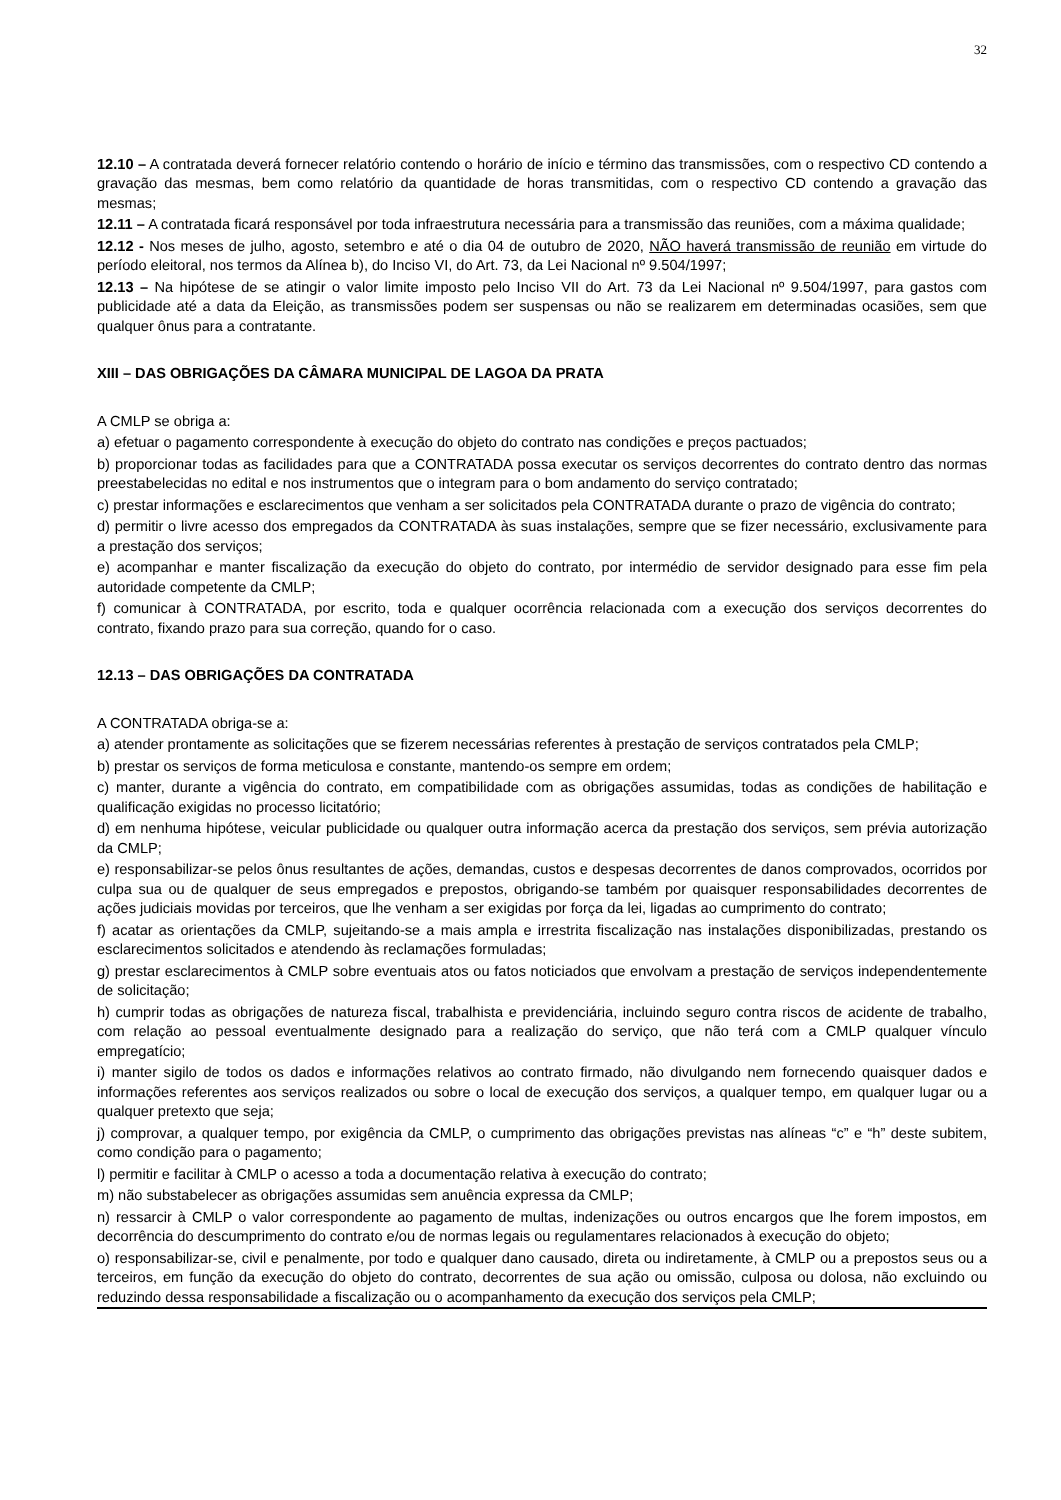32
12.10 – A contratada deverá fornecer relatório contendo o horário de início e término das transmissões, com o respectivo CD contendo a gravação das mesmas, bem como relatório da quantidade de horas transmitidas, com o respectivo CD contendo a gravação das mesmas;
12.11 – A contratada ficará responsável por toda infraestrutura necessária para a transmissão das reuniões, com a máxima qualidade;
12.12 - Nos meses de julho, agosto, setembro e até o dia 04 de outubro de 2020, NÃO haverá transmissão de reunião em virtude do período eleitoral, nos termos da Alínea b), do Inciso VI, do Art. 73, da Lei Nacional nº 9.504/1997;
12.13 – Na hipótese de se atingir o valor limite imposto pelo Inciso VII do Art. 73 da Lei Nacional nº 9.504/1997, para gastos com publicidade até a data da Eleição, as transmissões podem ser suspensas ou não se realizarem em determinadas ocasiões, sem que qualquer ônus para a contratante.
XIII – DAS OBRIGAÇÕES DA CÂMARA MUNICIPAL DE LAGOA DA PRATA
A CMLP se obriga a:
a) efetuar o pagamento correspondente à execução do objeto do contrato nas condições e preços pactuados;
b) proporcionar todas as facilidades para que a CONTRATADA possa executar os serviços decorrentes do contrato dentro das normas preestabelecidas no edital e nos instrumentos que o integram para o bom andamento do serviço contratado;
c) prestar informações e esclarecimentos que venham a ser solicitados pela CONTRATADA durante o prazo de vigência do contrato;
d) permitir o livre acesso dos empregados da CONTRATADA às suas instalações, sempre que se fizer necessário, exclusivamente para a prestação dos serviços;
e) acompanhar e manter fiscalização da execução do objeto do contrato, por intermédio de servidor designado para esse fim pela autoridade competente da CMLP;
f) comunicar à CONTRATADA, por escrito, toda e qualquer ocorrência relacionada com a execução dos serviços decorrentes do contrato, fixando prazo para sua correção, quando for o caso.
12.13 – DAS OBRIGAÇÕES DA CONTRATADA
A CONTRATADA obriga-se a:
a) atender prontamente as solicitações que se fizerem necessárias referentes à prestação de serviços contratados pela CMLP;
b) prestar os serviços de forma meticulosa e constante, mantendo-os sempre em ordem;
c) manter, durante a vigência do contrato, em compatibilidade com as obrigações assumidas, todas as condições de habilitação e qualificação exigidas no processo licitatório;
d) em nenhuma hipótese, veicular publicidade ou qualquer outra informação acerca da prestação dos serviços, sem prévia autorização da CMLP;
e) responsabilizar-se pelos ônus resultantes de ações, demandas, custos e despesas decorrentes de danos comprovados, ocorridos por culpa sua ou de qualquer de seus empregados e prepostos, obrigando-se também por quaisquer responsabilidades decorrentes de ações judiciais movidas por terceiros, que lhe venham a ser exigidas por força da lei, ligadas ao cumprimento do contrato;
f) acatar as orientações da CMLP, sujeitando-se a mais ampla e irrestrita fiscalização nas instalações disponibilizadas, prestando os esclarecimentos solicitados e atendendo às reclamações formuladas;
g) prestar esclarecimentos à CMLP sobre eventuais atos ou fatos noticiados que envolvam a prestação de serviços independentemente de solicitação;
h) cumprir todas as obrigações de natureza fiscal, trabalhista e previdenciária, incluindo seguro contra riscos de acidente de trabalho, com relação ao pessoal eventualmente designado para a realização do serviço, que não terá com a CMLP qualquer vínculo empregatício;
i) manter sigilo de todos os dados e informações relativos ao contrato firmado, não divulgando nem fornecendo quaisquer dados e informações referentes aos serviços realizados ou sobre o local de execução dos serviços, a qualquer tempo, em qualquer lugar ou a qualquer pretexto que seja;
j) comprovar, a qualquer tempo, por exigência da CMLP, o cumprimento das obrigações previstas nas alíneas “c” e “h” deste subitem, como condição para o pagamento;
l) permitir e facilitar à CMLP o acesso a toda a documentação relativa à execução do contrato;
m) não substabelecer as obrigações assumidas sem anuência expressa da CMLP;
n) ressarcir à CMLP o valor correspondente ao pagamento de multas, indenizações ou outros encargos que lhe forem impostos, em decorrência do descumprimento do contrato e/ou de normas legais ou regulamentares relacionados à execução do objeto;
o) responsabilizar-se, civil e penalmente, por todo e qualquer dano causado, direta ou indiretamente, à CMLP ou a prepostos seus ou a terceiros, em função da execução do objeto do contrato, decorrentes de sua ação ou omissão, culposa ou dolosa, não excluindo ou reduzindo dessa responsabilidade a fiscalização ou o acompanhamento da execução dos serviços pela CMLP;